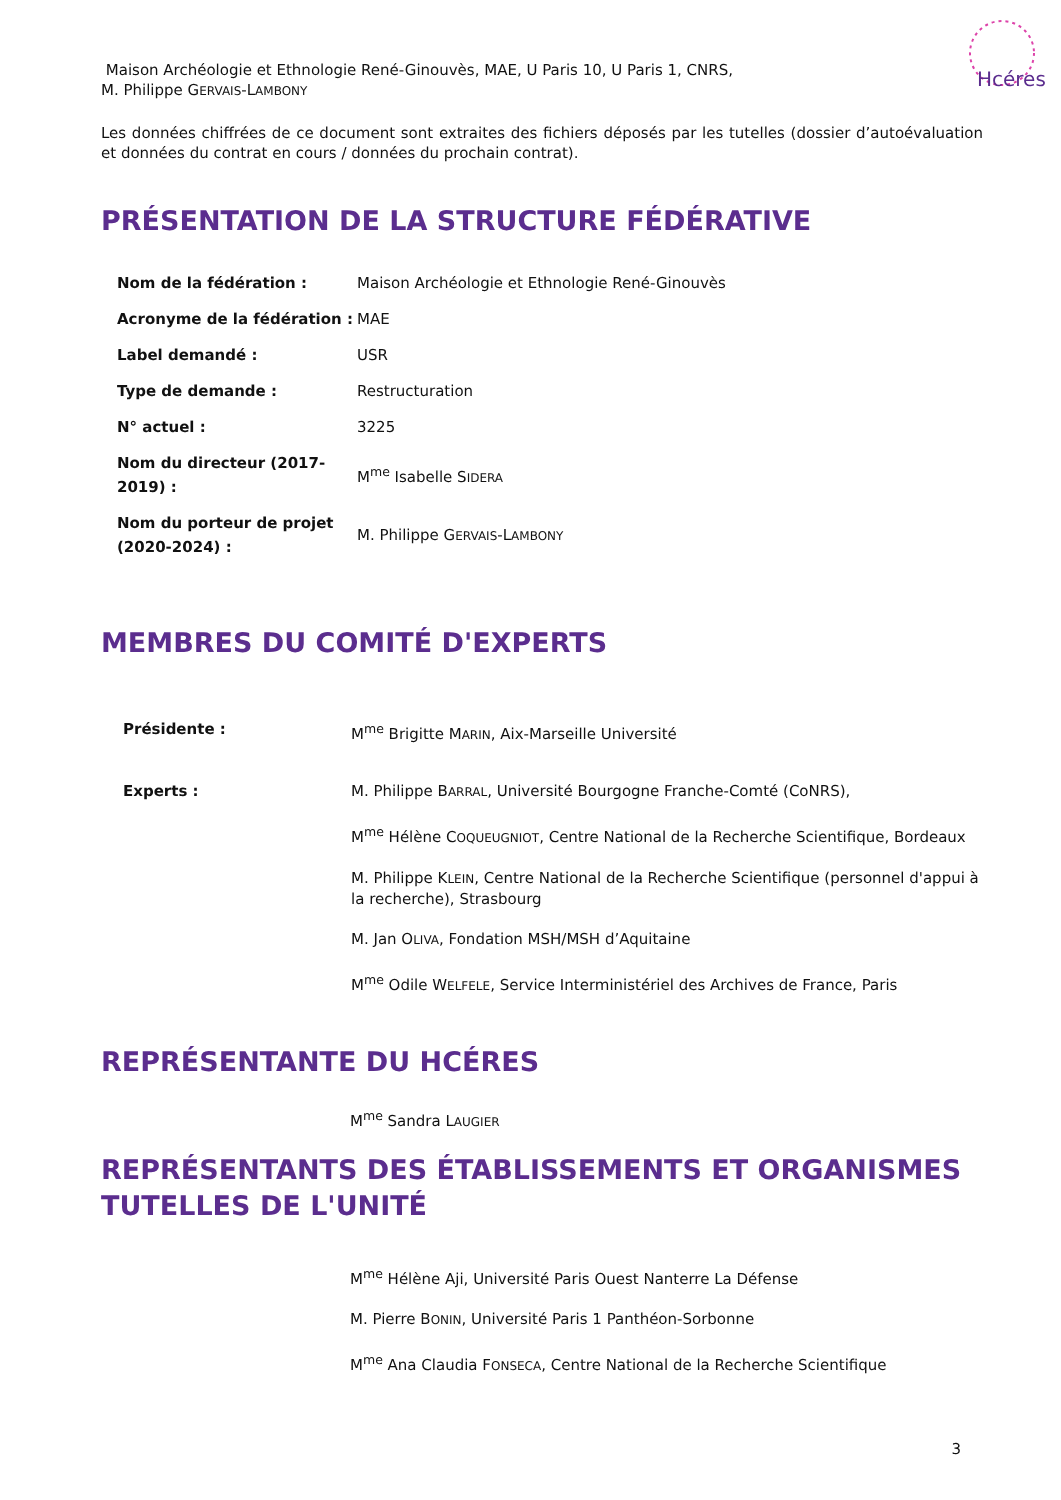Hcéres
Maison Archéologie et Ethnologie René-Ginouvès, MAE, U Paris 10, U Paris 1, CNRS,
M. Philippe GERVAIS-LAMBONY
Les données chiffrées de ce document sont extraites des fichiers déposés par les tutelles (dossier d’autoévaluation et données du contrat en cours / données du prochain contrat).
PRÉSENTATION DE LA STRUCTURE FÉDÉRATIVE
| Nom de la fédération : | Maison Archéologie et Ethnologie René-Ginouvès |
| Acronyme de la fédération : | MAE |
| Label demandé : | USR |
| Type de demande : | Restructuration |
| N° actuel : | 3225 |
| Nom du directeur (2017-2019) : | M<sup>me</sup> Isabelle S IDERA |
| Nom du porteur de projet (2020-2024) : | M. Philippe G ERVAIS -L AMBONY |
MEMBRES DU COMITÉ D'EXPERTS
| Présidente : | M<sup>me</sup> Brigitte M ARIN , Aix-Marseille Université |
| Experts : | M. Philippe B ARRAL , Université Bourgogne Franche-Comté (CoNRS), M<sup>me</sup> Hélène C OQUEUGNIOT , Centre National de la Recherche Scientifique, Bordeaux M. Philippe K LEIN , Centre National de la Recherche Scientifique (personnel d'appui à la recherche), Strasbourg M. Jan O LIVA , Fondation MSH/MSH d’Aquitaine M<sup>me</sup> Odile W ELFELE , Service Interministériel des Archives de France, Paris |
REPRÉSENTANTE DU HCÉRES
M<sup>me</sup> Sandra LAUGIER
REPRÉSENTANTS DES ÉTABLISSEMENTS ET ORGANISMES TUTELLES DE L'UNITÉ
M<sup>me</sup> Hélène Aji, Université Paris Ouest Nanterre La Défense
M. Pierre BONIN, Université Paris 1 Panthéon-Sorbonne
M<sup>me</sup> Ana Claudia FONSECA, Centre National de la Recherche Scientifique
3